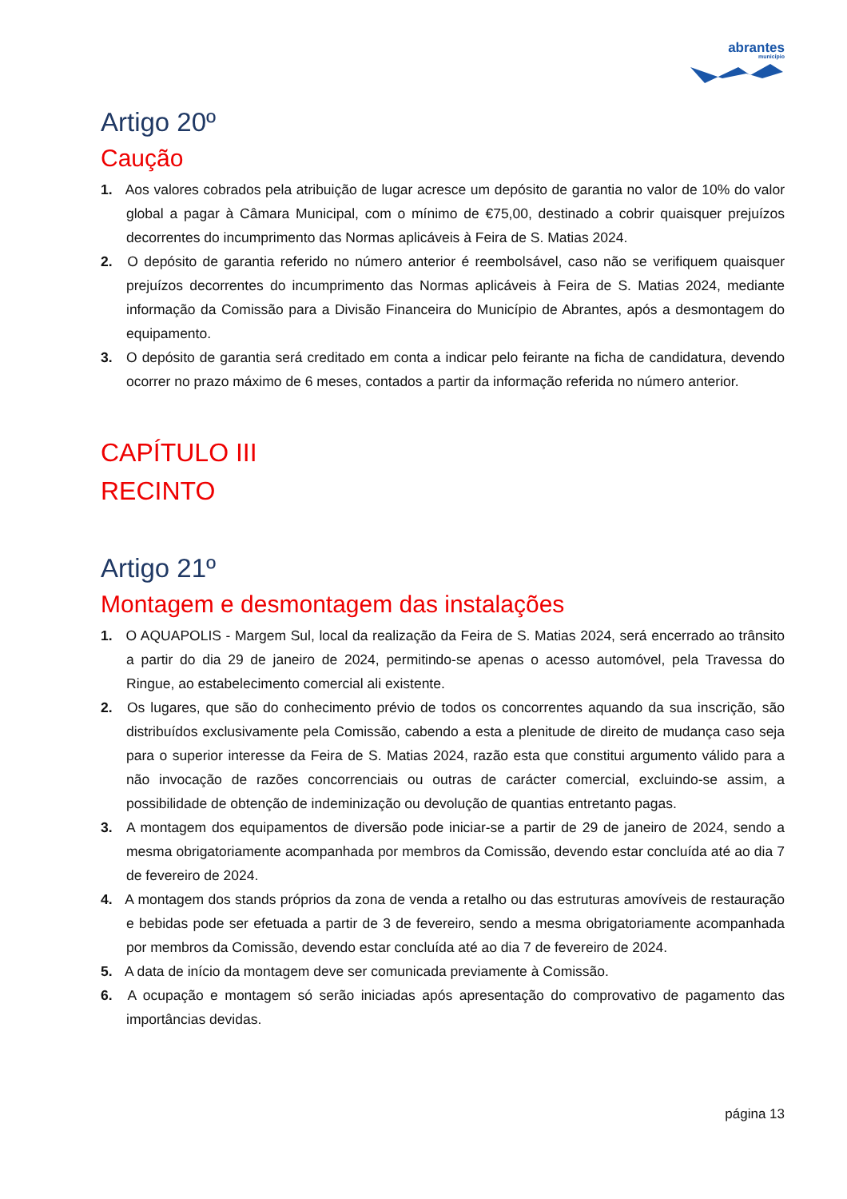abrantes
município
Artigo 20º
Caução
1. Aos valores cobrados pela atribuição de lugar acresce um depósito de garantia no valor de 10% do valor global a pagar à Câmara Municipal, com o mínimo de €75,00, destinado a cobrir quaisquer prejuízos decorrentes do incumprimento das Normas aplicáveis à Feira de S. Matias 2024.
2. O depósito de garantia referido no número anterior é reembolsável, caso não se verifiquem quaisquer prejuízos decorrentes do incumprimento das Normas aplicáveis à Feira de S. Matias 2024, mediante informação da Comissão para a Divisão Financeira do Município de Abrantes, após a desmontagem do equipamento.
3. O depósito de garantia será creditado em conta a indicar pelo feirante na ficha de candidatura, devendo ocorrer no prazo máximo de 6 meses, contados a partir da informação referida no número anterior.
CAPÍTULO III
RECINTO
Artigo 21º
Montagem e desmontagem das instalações
1. O AQUAPOLIS - Margem Sul, local da realização da Feira de S. Matias 2024, será encerrado ao trânsito a partir do dia 29 de janeiro de 2024, permitindo-se apenas o acesso automóvel, pela Travessa do Ringue, ao estabelecimento comercial ali existente.
2. Os lugares, que são do conhecimento prévio de todos os concorrentes aquando da sua inscrição, são distribuídos exclusivamente pela Comissão, cabendo a esta a plenitude de direito de mudança caso seja para o superior interesse da Feira de S. Matias 2024, razão esta que constitui argumento válido para a não invocação de razões concorrenciais ou outras de carácter comercial, excluindo-se assim, a possibilidade de obtenção de indeminização ou devolução de quantias entretanto pagas.
3. A montagem dos equipamentos de diversão pode iniciar-se a partir de 29 de janeiro de 2024, sendo a mesma obrigatoriamente acompanhada por membros da Comissão, devendo estar concluída até ao dia 7 de fevereiro de 2024.
4. A montagem dos stands próprios da zona de venda a retalho ou das estruturas amovíveis de restauração e bebidas pode ser efetuada a partir de 3 de fevereiro, sendo a mesma obrigatoriamente acompanhada por membros da Comissão, devendo estar concluída até ao dia 7 de fevereiro de 2024.
5. A data de início da montagem deve ser comunicada previamente à Comissão.
6. A ocupação e montagem só serão iniciadas após apresentação do comprovativo de pagamento das importâncias devidas.
página 13